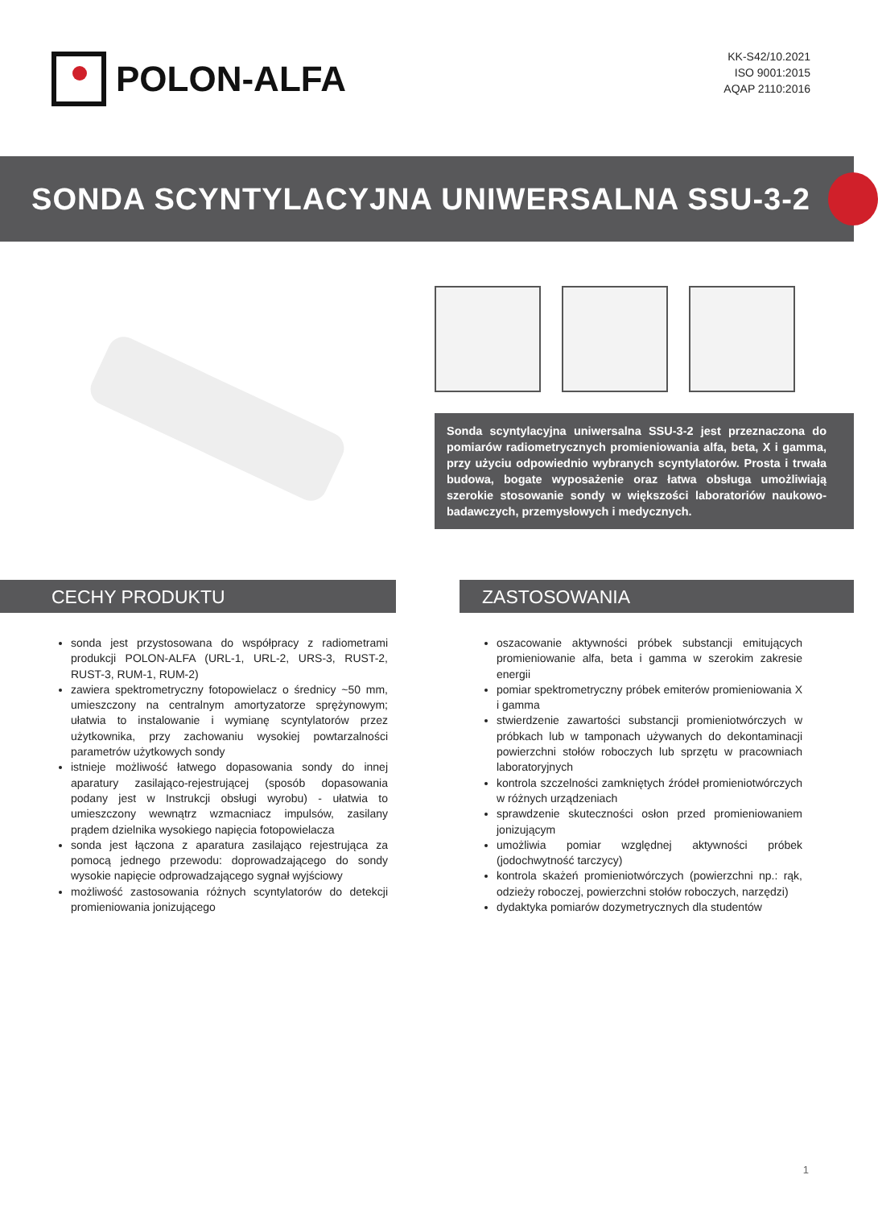POLON-ALFA
KK-S42/10.2021
ISO 9001:2015
AQAP 2110:2016
SONDA SCYNTYLACYJNA UNIWERSALNA SSU-3-2
Sonda scyntylacyjna uniwersalna SSU-3-2 jest przeznaczona do pomiarów radiometrycznych promieniowania alfa, beta, X i gamma, przy użyciu odpowiednio wybranych scyntylatorów. Prosta i trwała budowa, bogate wyposażenie oraz łatwa obsługa umożliwiają szerokie stosowanie sondy w większości laboratoriów naukowo-badawczych, przemysłowych i medycznych.
CECHY PRODUKTU
sonda jest przystosowana do współpracy z radiometrami produkcji POLON-ALFA (URL-1, URL-2, URS-3, RUST-2, RUST-3, RUM-1, RUM-2)
zawiera spektrometryczny fotopowielacz o średnicy ~50 mm, umieszczony na centralnym amortyzatorze sprężynowym; ułatwia to instalowanie i wymianę scyntylatorów przez użytkownika, przy zachowaniu wysokiej powtarzalności parametrów użytkowych sondy
istnieje możliwość łatwego dopasowania sondy do innej aparatury zasilająco-rejestrującej (sposób dopasowania podany jest w Instrukcji obsługi wyrobu) - ułatwia to umieszczony wewnątrz wzmacniacz impulsów, zasilany prądem dzielnika wysokiego napięcia fotopowielacza
sonda jest łączona z aparatura zasilająco rejestrująca za pomocą jednego przewodu: doprowadzającego do sondy wysokie napięcie odprowadzającego sygnał wyjściowy
możliwość zastosowania różnych scyntylatorów do detekcji promieniowania jonizującego
ZASTOSOWANIA
oszacowanie aktywności próbek substancji emitujących promieniowanie alfa, beta i gamma w szerokim zakresie energii
pomiar spektrometryczny próbek emiterów promieniowania X i gamma
stwierdzenie zawartości substancji promieniotwórczych w próbkach lub w tamponach używanych do dekontaminacji powierzchni stołów roboczych lub sprzętu w pracowniach laboratoryjnych
kontrola szczelności zamkniętych źródeł promieniotwórczych w różnych urządzeniach
sprawdzenie skuteczności osłon przed promieniowaniem jonizującym
umożliwia pomiar względnej aktywności próbek (jodochwytność tarczycy)
kontrola skażeń promieniotwórczych (powierzchni np.: rąk, odzieży roboczej, powierzchni stołów roboczych, narzędzi)
dydaktyka pomiarów dozymetrycznych dla studentów
1